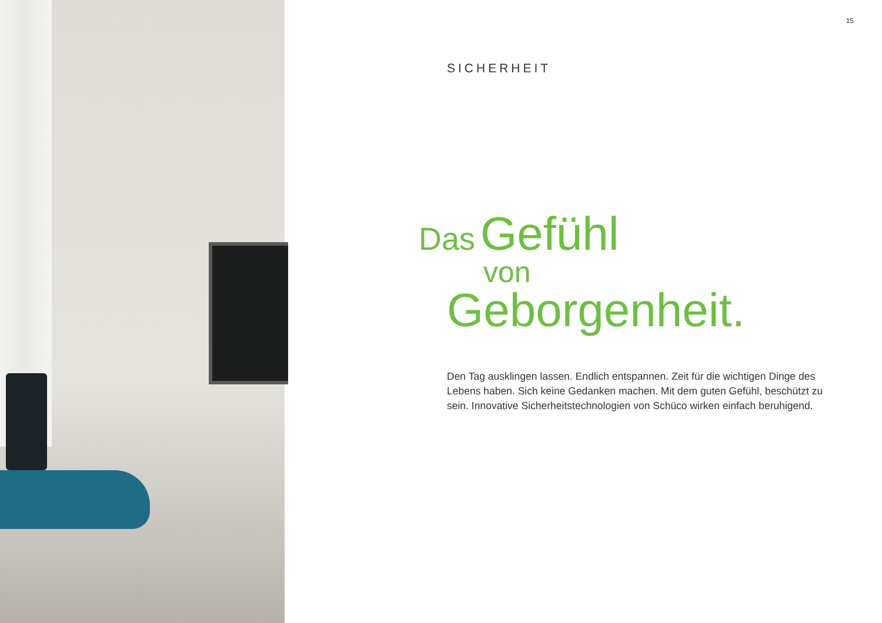15
SICHERHEIT
Das Gefühl
von
Geborgenheit.
Den Tag ausklingen lassen. Endlich entspannen. Zeit für die wichtigen Dinge des Lebens haben. Sich keine Gedanken machen. Mit dem guten Gefühl, beschützt zu sein. Innovative Sicherheitstechnologien von Schüco wirken einfach beruhigend.